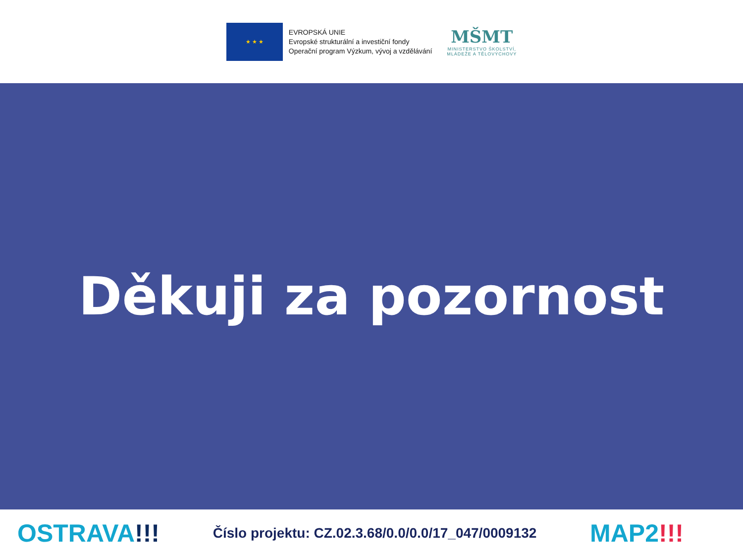★ ★ ★
EVROPSKÁ UNIE
Evropské strukturální a investiční fondy
Operační program Výzkum, vývoj a vzdělávání
MŠMT
MINISTERSTVO ŠKOLSTVÍ,
MLÁDEŽE A TĚLOVÝCHOVY
Děkuji za pozornost
OSTRAVA!!!
Číslo projektu: CZ.02.3.68/0.0/0.0/17_047/0009132
MAP2!!!